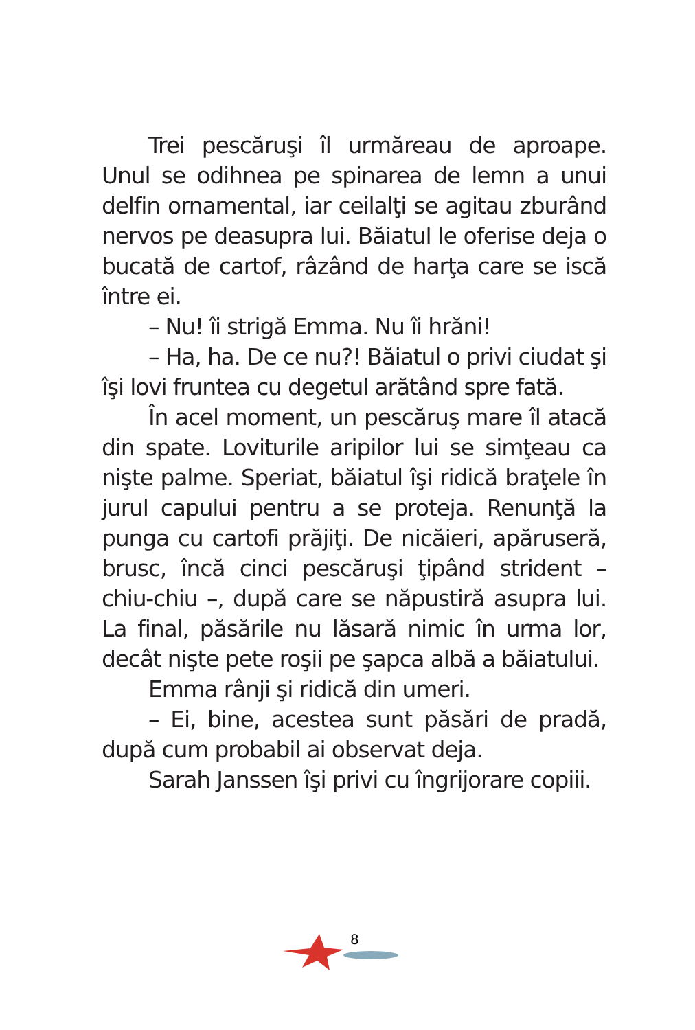Trei pescăruşi îl urmăreau de aproape. Unul se odihnea pe spinarea de lemn a unui delfin ornamental, iar ceilalţi se agitau zburând nervos pe deasupra lui. Băiatul le oferise deja o bucată de cartof, râzând de harţa care se iscă între ei.
– Nu! îi strigă Emma. Nu îi hrăni!
– Ha, ha. De ce nu?! Băiatul o privi ciudat şi îşi lovi fruntea cu degetul arătând spre fată.
În acel moment, un pescăruş mare îl atacă din spate. Loviturile aripilor lui se simţeau ca nişte palme. Speriat, băiatul îşi ridică braţele în jurul capului pentru a se proteja. Renunţă la punga cu cartofi prăjiţi. De nicăieri, apăruseră, brusc, încă cinci pescăruşi ţipând strident – chiu-chiu –, după care se năpustiră asupra lui. La final, păsările nu lăsară nimic în urma lor, decât nişte pete roşii pe şapca albă a băiatului.
Emma rânji şi ridică din umeri.
– Ei, bine, acestea sunt păsări de pradă, după cum probabil ai observat deja.
Sarah Janssen îşi privi cu îngrijorare copiii.
8